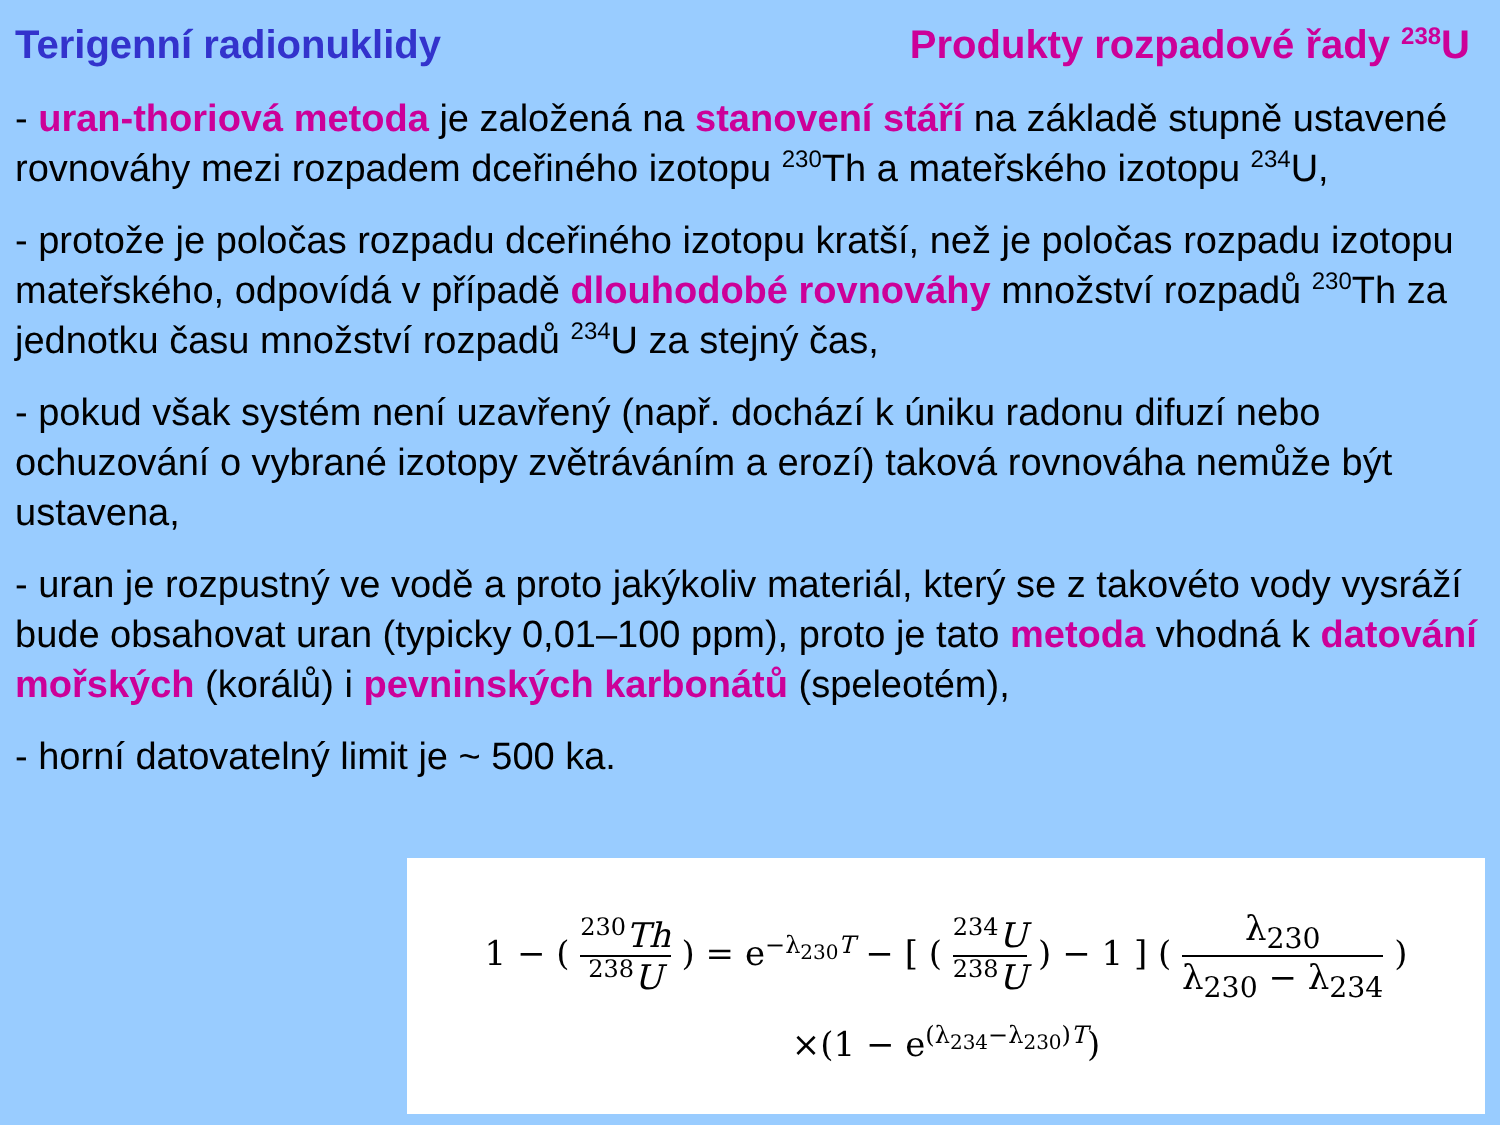Terigenní radionuklidy Produkty rozpadové řady <sup>238</sup>U
- uran-thoriová metoda je založená na stanovení stáří na základě stupně ustavené rovnováhy mezi rozpadem dceřiného izotopu <sup>230</sup>Th a mateřského izotopu <sup>234</sup>U,
- protože je poločas rozpadu dceřiného izotopu kratší, než je poločas rozpadu izotopu mateřského, odpovídá v případě dlouhodobé rovnováhy množství rozpadů <sup>230</sup>Th za jednotku času množství rozpadů <sup>234</sup>U za stejný čas,
- pokud však systém není uzavřený (např. dochází k úniku radonu difuzí nebo ochuzování o vybrané izotopy zvětráváním a erozí) taková rovnováha nemůže být ustavena,
- uran je rozpustný ve vodě a proto jakýkoliv materiál, který se z takovéto vody vysráží bude obsahovat uran (typicky 0,01–100 ppm), proto je tato metoda vhodná k datování mořských (korálů) i pevninských karbonátů (speleotém),
- horní datovatelný limit je ~ 500 ka.
1 − ( <sup>230</sup>Th <sup>238</sup>U ) = e<sup>−λ<sub>230</sub>T</sup> − [ ( <sup>234</sup>U <sup>238</sup>U ) − 1 ] ( λ<sub>230</sub> λ<sub>230</sub> − λ<sub>234</sub> )
×(1 − e<sup>(λ<sub>234</sub>−λ<sub>230</sub>)T</sup>)